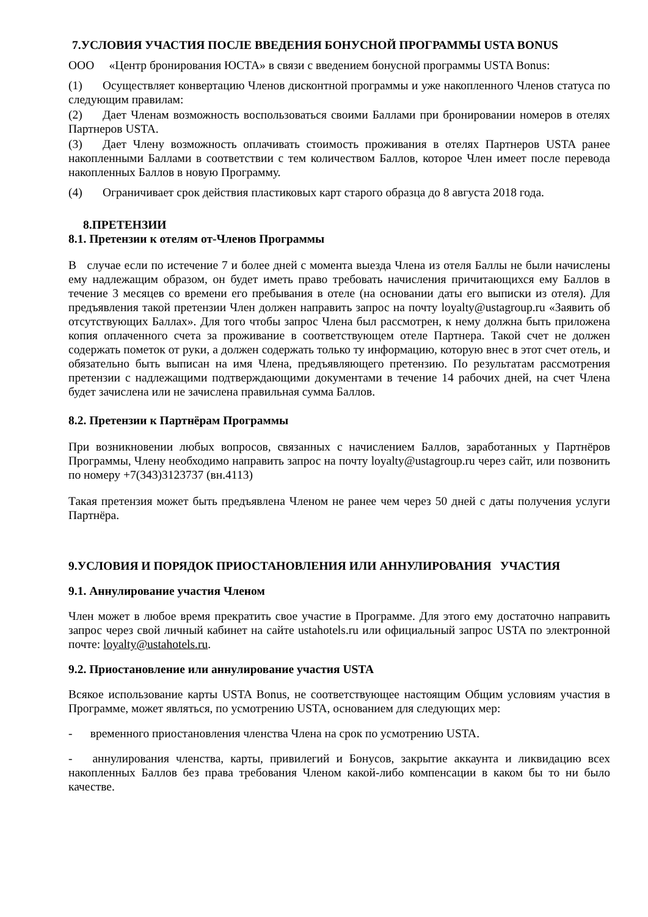7.УСЛОВИЯ УЧАСТИЯ ПОСЛЕ ВВЕДЕНИЯ БОНУСНОЙ ПРОГРАММЫ USTA BONUS
ООО «Центр бронирования ЮСТА» в связи с введением бонусной программы USTA Bonus:
(1) Осуществляет конвертацию Членов дисконтной программы и уже накопленного Членов статуса по следующим правилам:
(2) Дает Членам возможность воспользоваться своими Баллами при бронировании номеров в отелях Партнеров USTA.
(3) Дает Члену возможность оплачивать стоимость проживания в отелях Партнеров USTA ранее накопленными Баллами в соответствии с тем количеством Баллов, которое Член имеет после перевода накопленных Баллов в новую Программу.
(4) Ограничивает срок действия пластиковых карт старого образца до 8 августа 2018 года.
8.ПРЕТЕНЗИИ
8.1. Претензии к отелям от-Членов Программы
В случае если по истечение 7 и более дней с момента выезда Члена из отеля Баллы не были начислены ему надлежащим образом, он будет иметь право требовать начисления причитающихся ему Баллов в течение 3 месяцев со времени его пребывания в отеле (на основании даты его выписки из отеля). Для предъявления такой претензии Член должен направить запрос на почту loyalty@ustagroup.ru «Заявить об отсутствующих Баллах». Для того чтобы запрос Члена был рассмотрен, к нему должна быть приложена копия оплаченного счета за проживание в соответствующем отеле Партнера. Такой счет не должен содержать пометок от руки, а должен содержать только ту информацию, которую внес в этот счет отель, и обязательно быть выписан на имя Члена, предъявляющего претензию. По результатам рассмотрения претензии с надлежащими подтверждающими документами в течение 14 рабочих дней, на счет Члена будет зачислена или не зачислена правильная сумма Баллов.
8.2. Претензии к Партнёрам Программы
При возникновении любых вопросов, связанных с начислением Баллов, заработанных у Партнёров Программы, Члену необходимо направить запрос на почту loyalty@ustagroup.ru через сайт, или позвонить по номеру +7(343)3123737 (вн.4113)
Такая претензия может быть предъявлена Членом не ранее чем через 50 дней с даты получения услуги Партнёра.
9.УСЛОВИЯ И ПОРЯДОК ПРИОСТАНОВЛЕНИЯ ИЛИ АННУЛИРОВАНИЯ УЧАСТИЯ
9.1. Аннулирование участия Членом
Член может в любое время прекратить свое участие в Программе. Для этого ему достаточно направить запрос через свой личный кабинет на сайте ustahotels.ru или официальный запрос USTA по электронной почте: loyalty@ustahotels.ru.
9.2. Приостановление или аннулирование участия USTA
Всякое использование карты USTA Bonus, не соответствующее настоящим Общим условиям участия в Программе, может являться, по усмотрению USTA, основанием для следующих мер:
- временного приостановления членства Члена на срок по усмотрению USTA.
- аннулирования членства, карты, привилегий и Бонусов, закрытие аккаунта и ликвидацию всех накопленных Баллов без права требования Членом какой-либо компенсации в каком бы то ни было качестве.